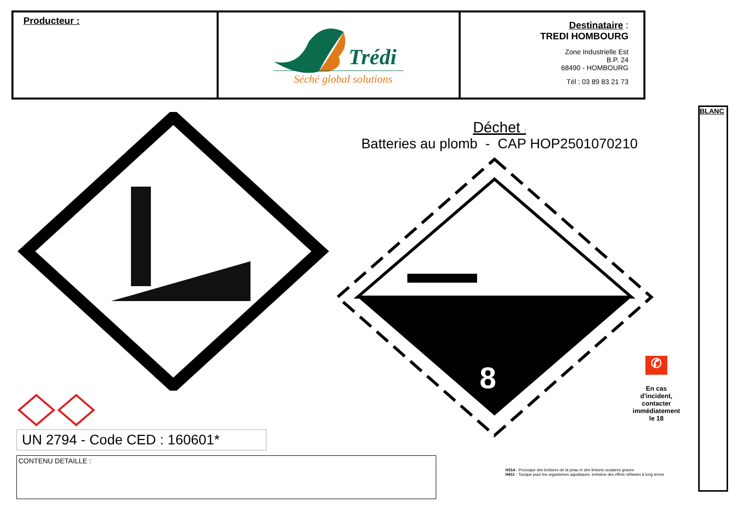| Producteur : | Trédi Séché global solutions | Destinataire : TREDI HOMBOURG Zone Industrielle Est B.P. 24 68490 - HOMBOURG Tél : 03 89 83 21 73 |
BLANC
UN 2794 - Code CED : 160601*
CONTENU DETAILLE :
Déchet :
Batteries au plomb - CAP HOP2501070210
8
✆
En cas d'incident, contacter immédiatement le 18
H314 - Provoque des brûlures de la peau et des lésions oculaires graves
H411 - Toxique pour les organismes aquatiques, entraîne des effets néfastes à long terme